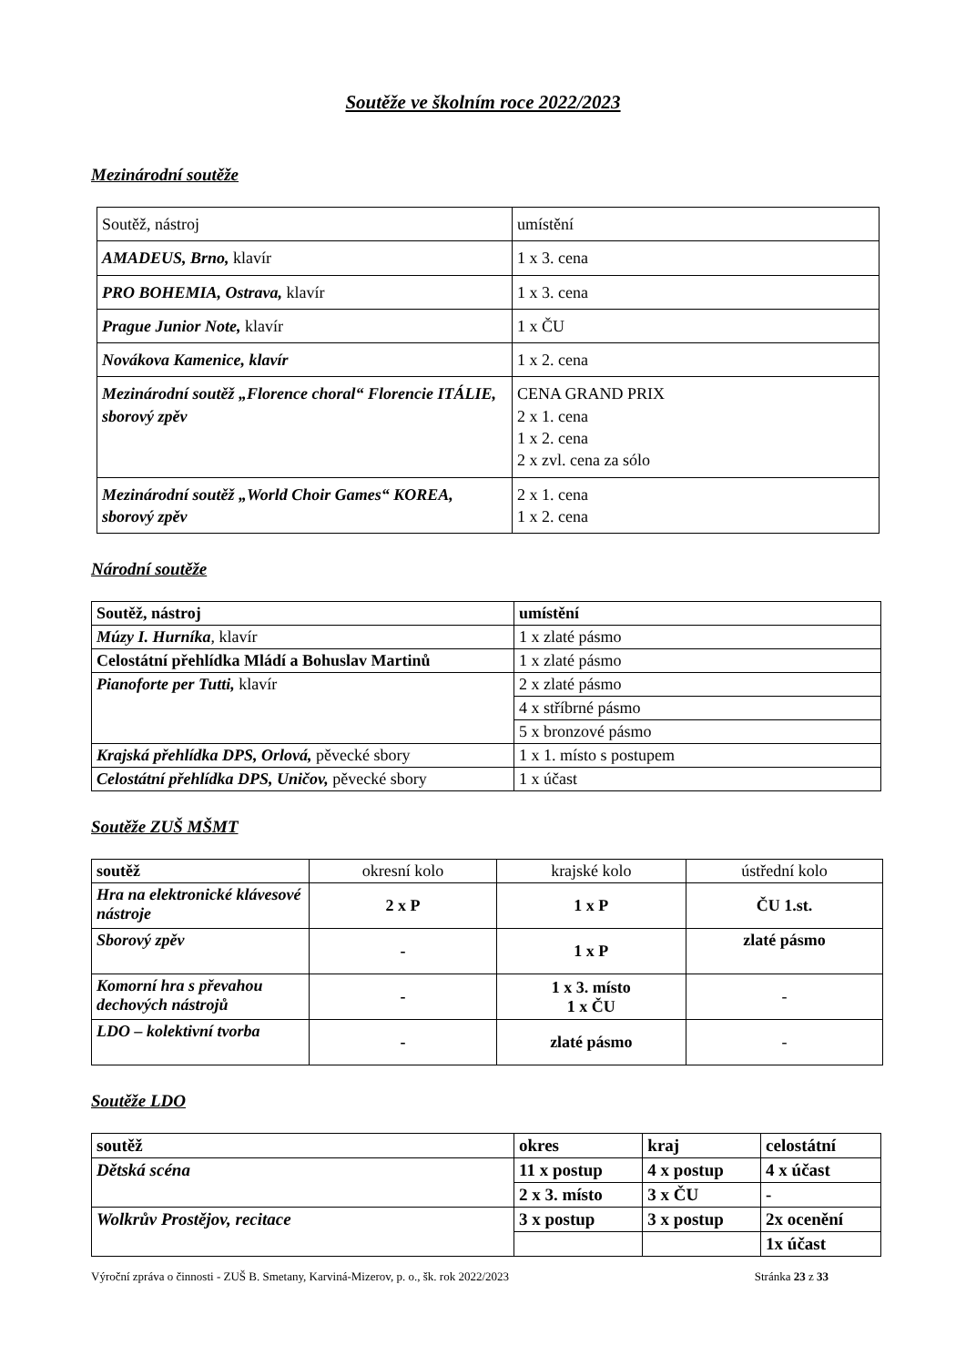Soutěže ve školním roce 2022/2023
Mezinárodní soutěže
| Soutěž, nástroj | umístění |
| AMADEUS, Brno, klavír | 1 x 3. cena |
| PRO BOHEMIA, Ostrava, klavír | 1 x 3. cena |
| Prague Junior Note, klavír | 1 x ČU |
| Novákova Kamenice, klavír | 1 x 2. cena |
| Mezinárodní soutěž „Florence choral“ Florencie ITÁLIE, sborový zpěv | CENA GRAND PRIX 2 x 1. cena 1 x 2. cena 2 x zvl. cena za sólo |
| Mezinárodní soutěž „World Choir Games“ KOREA, sborový zpěv | 2 x 1. cena 1 x 2. cena |
Národní soutěže
| Soutěž, nástroj | umístění |
| --- | --- |
| Múzy I. Hurníka , klavír | 1 x zlaté pásmo |
| Celostátní přehlídka Mládí a Bohuslav Martinů | 1 x zlaté pásmo |
| Pianoforte per Tutti, klavír | 2 x zlaté pásmo |
| | 4 x stříbrné pásmo |
| | 5 x bronzové pásmo |
| Krajská přehlídka DPS, Orlová, pěvecké sbory | 1 x 1. místo s postupem |
| Celostátní přehlídka DPS, Uničov, pěvecké sbory | 1 x účast |
Soutěže ZUŠ MŠMT
| soutěž | okresní kolo | krajské kolo | ústřední kolo |
| Hra na elektronické klávesové nástroje | 2 x P | 1 x P | ČU 1.st. |
| Sborový zpěv | - | 1 x P | zlaté pásmo |
| Komorní hra s převahou dechových nástrojů | - | 1 x 3. místo 1 x ČU | - |
| LDO – kolektivní tvorba | - | zlaté pásmo | - |
Soutěže LDO
| soutěž | okres | kraj | celostátní |
| --- | --- | --- | --- |
| Dětská scéna | 11 x postup | 4 x postup | 4 x účast |
| | 2 x 3. místo | 3 x ČU | - |
| Wolkrův Prostějov, recitace | 3 x postup | 3 x postup | 2x ocenění |
| | | | 1x účast |
Výroční zpráva o činnosti - ZUŠ B. Smetany, Karviná-Mizerov, p. o., šk. rok 2022/2023 Stránka 23 z 33